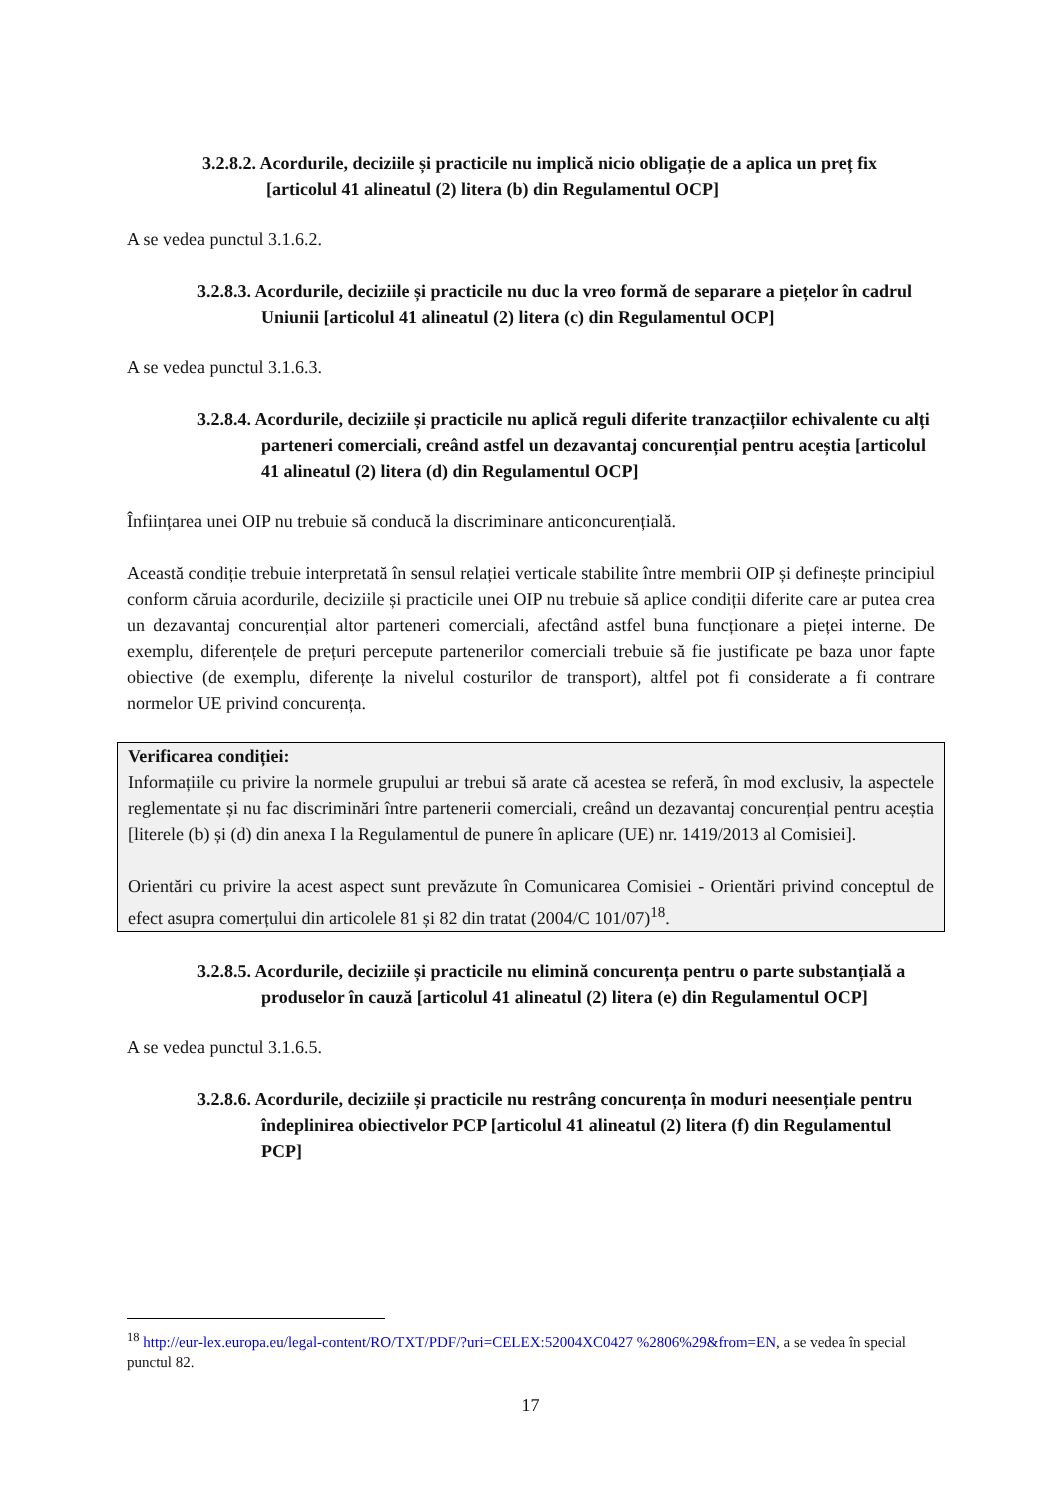3.2.8.2. Acordurile, deciziile și practicile nu implică nicio obligație de a aplica un preț fix [articolul 41 alineatul (2) litera (b) din Regulamentul OCP]
A se vedea punctul 3.1.6.2.
3.2.8.3. Acordurile, deciziile și practicile nu duc la vreo formă de separare a piețelor în cadrul Uniunii [articolul 41 alineatul (2) litera (c) din Regulamentul OCP]
A se vedea punctul 3.1.6.3.
3.2.8.4. Acordurile, deciziile și practicile nu aplică reguli diferite tranzacțiilor echivalente cu alți parteneri comerciali, creând astfel un dezavantaj concurențial pentru aceștia [articolul 41 alineatul (2) litera (d) din Regulamentul OCP]
Înființarea unei OIP nu trebuie să conducă la discriminare anticoncurențială.
Această condiție trebuie interpretată în sensul relației verticale stabilite între membrii OIP și definește principiul conform căruia acordurile, deciziile și practicile unei OIP nu trebuie să aplice condiții diferite care ar putea crea un dezavantaj concurențial altor parteneri comerciali, afectând astfel buna funcționare a pieței interne. De exemplu, diferențele de prețuri percepute partenerilor comerciali trebuie să fie justificate pe baza unor fapte obiective (de exemplu, diferențe la nivelul costurilor de transport), altfel pot fi considerate a fi contrare normelor UE privind concurența.
Verificarea condiției:
Informațiile cu privire la normele grupului ar trebui să arate că acestea se referă, în mod exclusiv, la aspectele reglementate și nu fac discriminări între partenerii comerciali, creând un dezavantaj concurențial pentru aceștia [literele (b) și (d) din anexa I la Regulamentul de punere în aplicare (UE) nr. 1419/2013 al Comisiei].
Orientări cu privire la acest aspect sunt prevăzute în Comunicarea Comisiei - Orientări privind conceptul de efect asupra comerțului din articolele 81 și 82 din tratat (2004/C 101/07)<sup>18</sup>.
3.2.8.5. Acordurile, deciziile și practicile nu elimină concurența pentru o parte substanțială a produselor în cauză [articolul 41 alineatul (2) litera (e) din Regulamentul OCP]
A se vedea punctul 3.1.6.5.
3.2.8.6. Acordurile, deciziile și practicile nu restrâng concurența în moduri neesențiale pentru îndeplinirea obiectivelor PCP [articolul 41 alineatul (2) litera (f) din Regulamentul PCP]
<sup>18</sup> http://eur-lex.europa.eu/legal-content/RO/TXT/PDF/?uri=CELEX:52004XC0427 %2806%29&from=EN, a se vedea în special punctul 82.
17